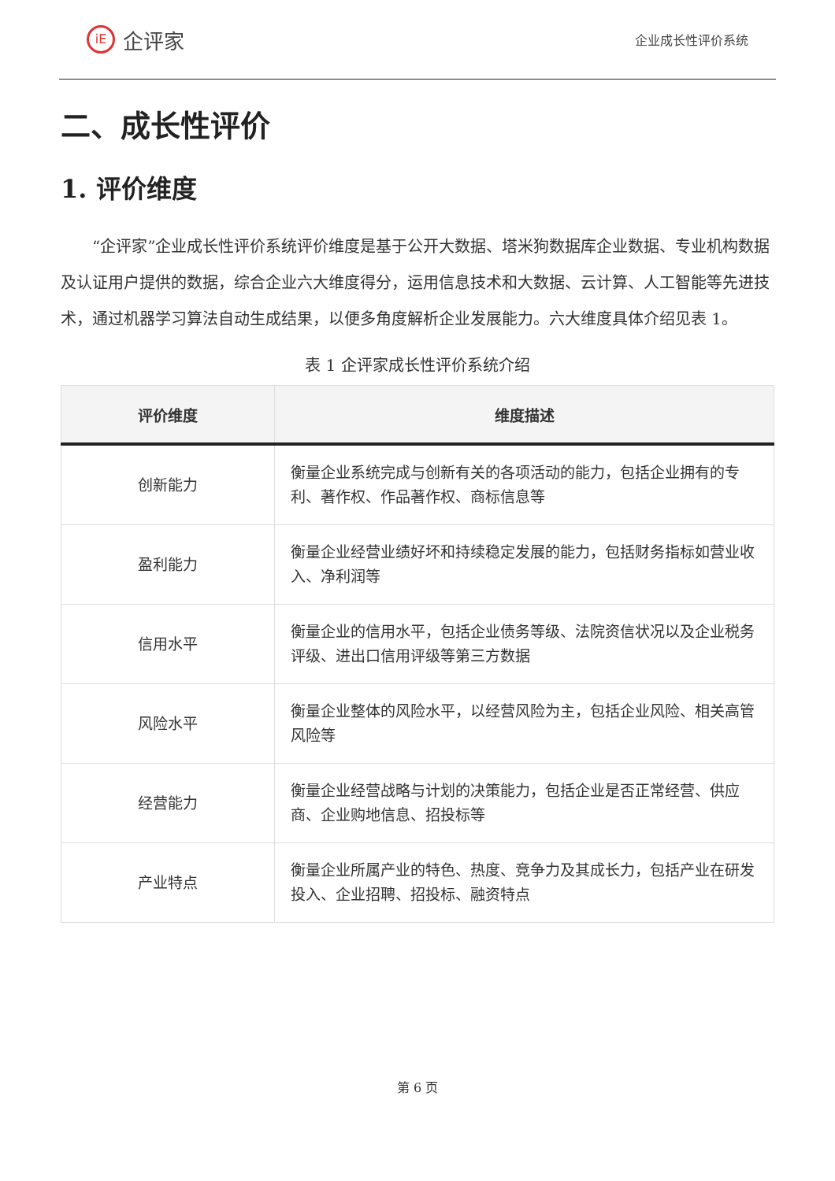iE
企评家
企业成长性评价系统
二、成长性评价
1. 评价维度
“企评家”企业成长性评价系统评价维度是基于公开大数据、塔米狗数据库企业数据、专业机构数据及认证用户提供的数据，综合企业六大维度得分，运用信息技术和大数据、云计算、人工智能等先进技术，通过机器学习算法自动生成结果，以便多角度解析企业发展能力。六大维度具体介绍见表 1。
表 1 企评家成长性评价系统介绍
| 评价维度 | 维度描述 |
| --- | --- |
| 创新能力 | 衡量企业系统完成与创新有关的各项活动的能力，包括企业拥有的专利、著作权、作品著作权、商标信息等 |
| 盈利能力 | 衡量企业经营业绩好坏和持续稳定发展的能力，包括财务指标如营业收入、净利润等 |
| 信用水平 | 衡量企业的信用水平，包括企业债务等级、法院资信状况以及企业税务评级、进出口信用评级等第三方数据 |
| 风险水平 | 衡量企业整体的风险水平，以经营风险为主，包括企业风险、相关高管风险等 |
| 经营能力 | 衡量企业经营战略与计划的决策能力，包括企业是否正常经营、供应商、企业购地信息、招投标等 |
| 产业特点 | 衡量企业所属产业的特色、热度、竞争力及其成长力，包括产业在研发投入、企业招聘、招投标、融资特点 |
第 6 页